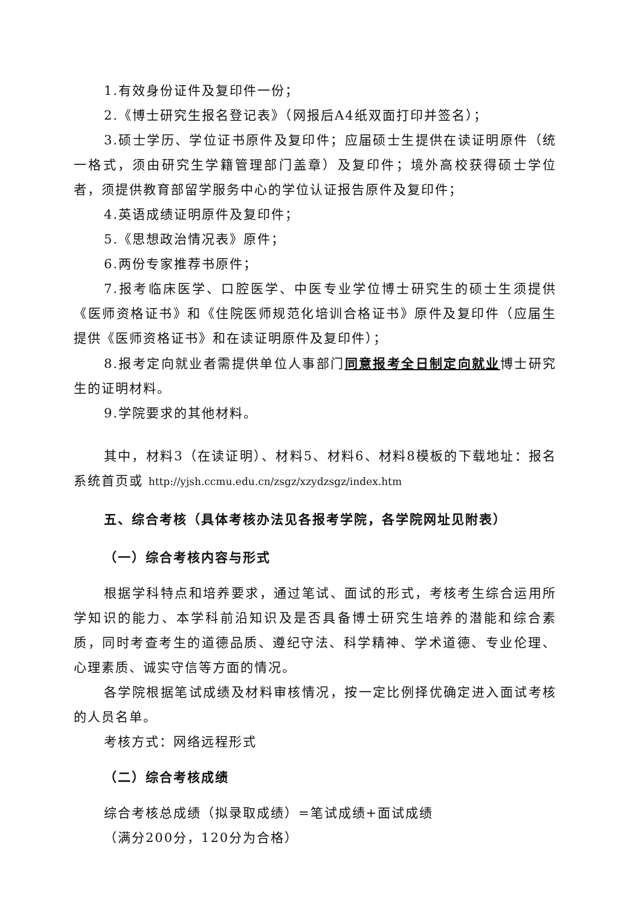1.有效身份证件及复印件一份；
2.《博士研究生报名登记表》（网报后A4纸双面打印并签名）；
3.硕士学历、学位证书原件及复印件；应届硕士生提供在读证明原件（统一格式，须由研究生学籍管理部门盖章）及复印件；境外高校获得硕士学位者，须提供教育部留学服务中心的学位认证报告原件及复印件；
4.英语成绩证明原件及复印件；
5.《思想政治情况表》原件；
6.两份专家推荐书原件；
7.报考临床医学、口腔医学、中医专业学位博士研究生的硕士生须提供《医师资格证书》和《住院医师规范化培训合格证书》原件及复印件（应届生提供《医师资格证书》和在读证明原件及复印件）；
8.报考定向就业者需提供单位人事部门同意报考全日制定向就业博士研究生的证明材料。
9.学院要求的其他材料。
其中，材料3（在读证明）、材料5、材料6、材料8模板的下载地址：报名系统首页或 http://yjsh.ccmu.edu.cn/zsgz/xzydzsgz/index.htm
五、综合考核（具体考核办法见各报考学院，各学院网址见附表）
（一）综合考核内容与形式
根据学科特点和培养要求，通过笔试、面试的形式，考核考生综合运用所学知识的能力、本学科前沿知识及是否具备博士研究生培养的潜能和综合素质，同时考查考生的道德品质、遵纪守法、科学精神、学术道德、专业伦理、心理素质、诚实守信等方面的情况。
各学院根据笔试成绩及材料审核情况，按一定比例择优确定进入面试考核的人员名单。
考核方式：网络远程形式
（二）综合考核成绩
综合考核总成绩（拟录取成绩）=笔试成绩+面试成绩
（满分200分，120分为合格）